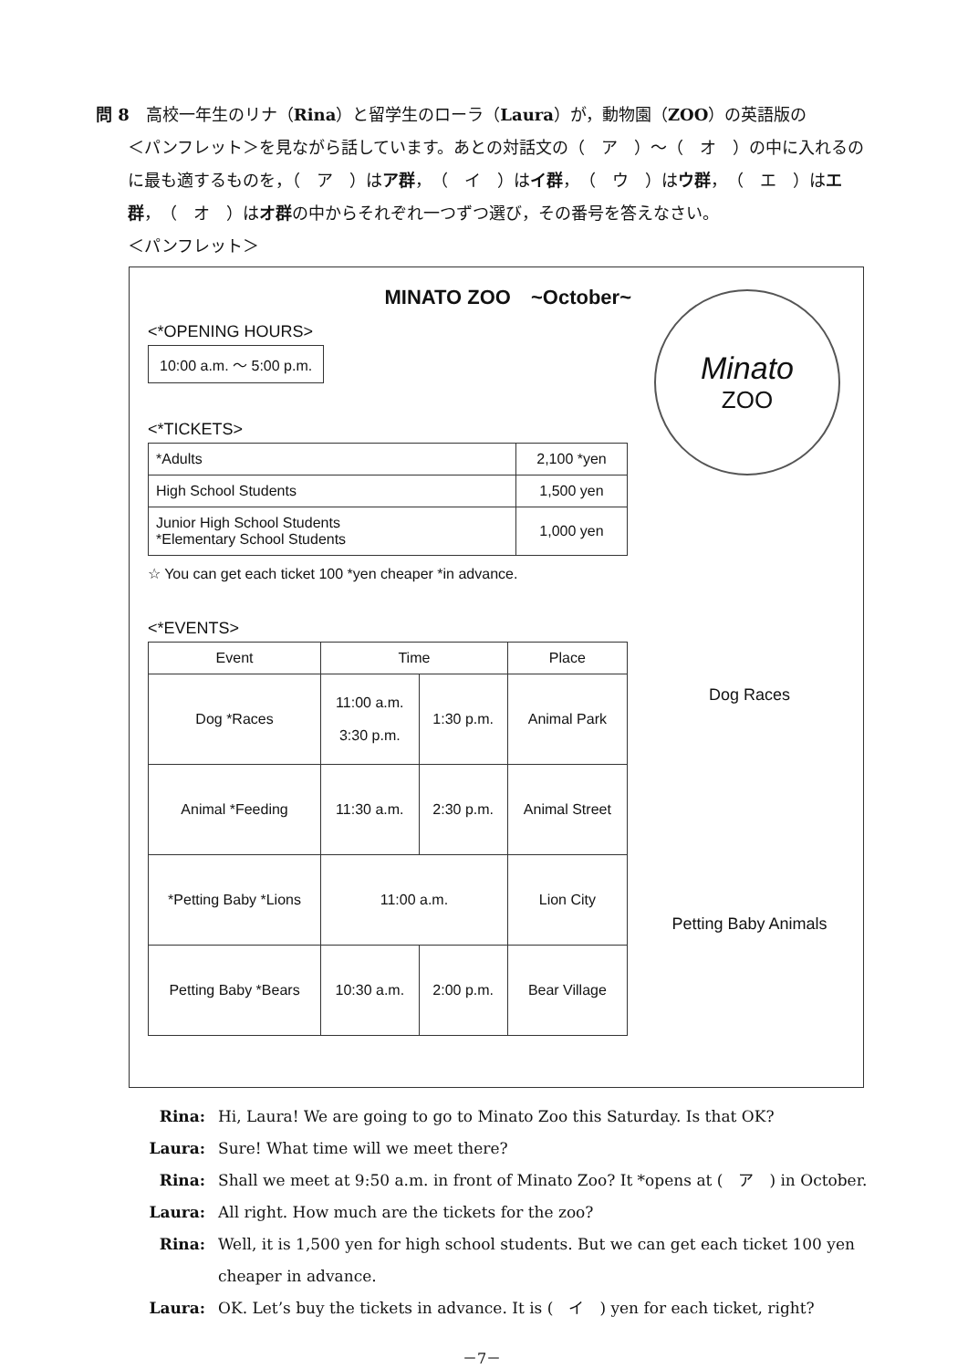問 8　高校一年生のリナ（Rina）と留学生のローラ（Laura）が，動物園（ZOO）の英語版の
＜パンフレット＞を見ながら話しています。あとの対話文の（　ア　）～（　オ　）の中に入れるのに最も適するものを，（　ア　）はア群，（　イ　）はイ群，（　ウ　）はウ群，（　エ　）はエ群，（　オ　）はオ群の中からそれぞれ一つずつ選び，その番号を答えなさい。
＜パンフレット＞
MINATO ZOO　~October~
<*OPENING HOURS>
10:00 a.m. ～ 5:00 p.m.
<*TICKETS>
| *Adults | 2,100 *yen |
| High School Students | 1,500 yen |
| Junior High School Students *Elementary School Students | 1,000 yen |
☆ You can get each ticket 100 *yen cheaper *in advance.
<*EVENTS>
| Event | Time | | Place |
| --- | --- | --- | --- |
| Dog *Races | 11:00 a.m. 3:30 p.m. | 1:30 p.m. | Animal Park |
| Animal *Feeding | 11:30 a.m. | 2:30 p.m. | Animal Street |
| *Petting Baby *Lions | 11:00 a.m. | | Lion City |
| Petting Baby *Bears | 10:30 a.m. | 2:00 p.m. | Bear Village |
Minato
ZOO
Dog Races
Petting Baby Animals
Rina: Hi, Laura! We are going to go to Minato Zoo this Saturday. Is that OK?
Laura: Sure! What time will we meet there?
Rina: Shall we meet at 9:50 a.m. in front of Minato Zoo? It *opens at (　ア　) in October.
Laura: All right. How much are the tickets for the zoo?
Rina: Well, it is 1,500 yen for high school students. But we can get each ticket 100 yen cheaper in advance.
Laura: OK. Let’s buy the tickets in advance. It is (　イ　) yen for each ticket, right?
－7－